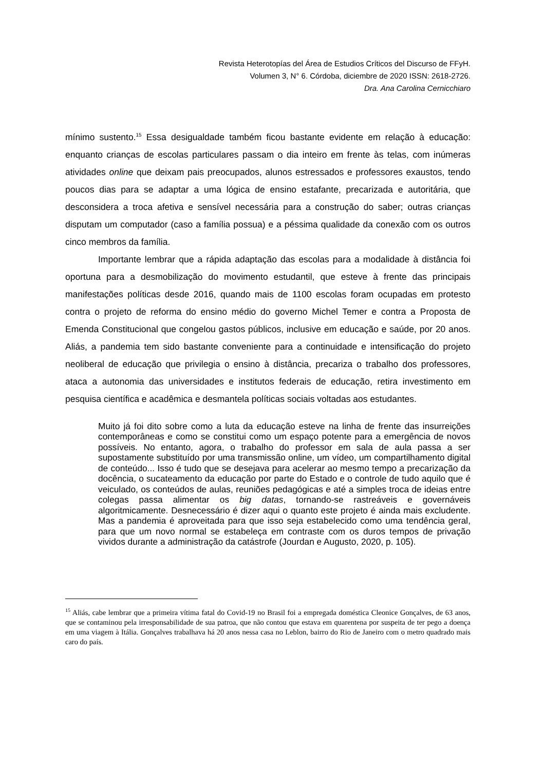Revista Heterotopías del Área de Estudios Críticos del Discurso de FFyH.
Volumen 3, N° 6. Córdoba, diciembre de 2020 ISSN: 2618-2726.
Dra. Ana Carolina Cernicchiaro
mínimo sustento.<sup>15</sup> Essa desigualdade também ficou bastante evidente em relação à educação: enquanto crianças de escolas particulares passam o dia inteiro em frente às telas, com inúmeras atividades online que deixam pais preocupados, alunos estressados e professores exaustos, tendo poucos dias para se adaptar a uma lógica de ensino estafante, precarizada e autoritária, que desconsidera a troca afetiva e sensível necessária para a construção do saber; outras crianças disputam um computador (caso a família possua) e a péssima qualidade da conexão com os outros cinco membros da família.
Importante lembrar que a rápida adaptação das escolas para a modalidade à distância foi oportuna para a desmobilização do movimento estudantil, que esteve à frente das principais manifestações políticas desde 2016, quando mais de 1100 escolas foram ocupadas em protesto contra o projeto de reforma do ensino médio do governo Michel Temer e contra a Proposta de Emenda Constitucional que congelou gastos públicos, inclusive em educação e saúde, por 20 anos. Aliás, a pandemia tem sido bastante conveniente para a continuidade e intensificação do projeto neoliberal de educação que privilegia o ensino à distância, precariza o trabalho dos professores, ataca a autonomia das universidades e institutos federais de educação, retira investimento em pesquisa científica e acadêmica e desmantela políticas sociais voltadas aos estudantes.
Muito já foi dito sobre como a luta da educação esteve na linha de frente das insurreições contemporâneas e como se constitui como um espaço potente para a emergência de novos possíveis. No entanto, agora, o trabalho do professor em sala de aula passa a ser supostamente substituído por uma transmissão online, um vídeo, um compartilhamento digital de conteúdo... Isso é tudo que se desejava para acelerar ao mesmo tempo a precarização da docência, o sucateamento da educação por parte do Estado e o controle de tudo aquilo que é veiculado, os conteúdos de aulas, reuniões pedagógicas e até a simples troca de ideias entre colegas passa alimentar os big datas, tornando-se rastreáveis e governáveis algoritmicamente. Desnecessário é dizer aqui o quanto este projeto é ainda mais excludente. Mas a pandemia é aproveitada para que isso seja estabelecido como uma tendência geral, para que um novo normal se estabeleça em contraste com os duros tempos de privação vividos durante a administração da catástrofe (Jourdan e Augusto, 2020, p. 105).
<sup>15</sup> Aliás, cabe lembrar que a primeira vítima fatal do Covid-19 no Brasil foi a empregada doméstica Cleonice Gonçalves, de 63 anos, que se contaminou pela irresponsabilidade de sua patroa, que não contou que estava em quarentena por suspeita de ter pego a doença em uma viagem à Itália. Gonçalves trabalhava há 20 anos nessa casa no Leblon, bairro do Rio de Janeiro com o metro quadrado mais caro do país.